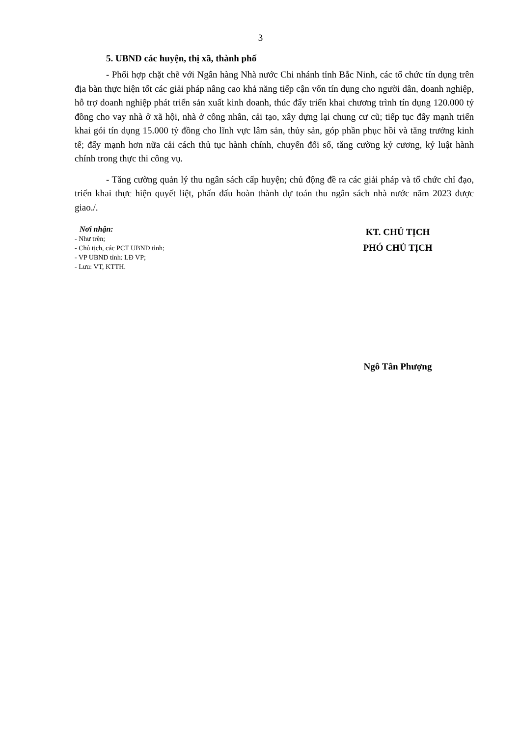3
5. UBND các huyện, thị xã, thành phố
- Phối hợp chặt chẽ với Ngân hàng Nhà nước Chi nhánh tỉnh Bắc Ninh, các tổ chức tín dụng trên địa bàn thực hiện tốt các giải pháp nâng cao khả năng tiếp cận vốn tín dụng cho người dân, doanh nghiệp, hỗ trợ doanh nghiệp phát triển sản xuất kinh doanh, thúc đẩy triển khai chương trình tín dụng 120.000 tỷ đồng cho vay nhà ở xã hội, nhà ở công nhân, cải tạo, xây dựng lại chung cư cũ; tiếp tục đẩy mạnh triển khai gói tín dụng 15.000 tỷ đồng cho lĩnh vực lâm sản, thủy sản, góp phần phục hồi và tăng trưởng kinh tế; đẩy mạnh hơn nữa cải cách thủ tục hành chính, chuyển đổi số, tăng cường kỷ cương, kỷ luật hành chính trong thực thi công vụ.
- Tăng cường quản lý thu ngân sách cấp huyện; chủ động đề ra các giải pháp và tổ chức chỉ đạo, triển khai thực hiện quyết liệt, phấn đấu hoàn thành dự toán thu ngân sách nhà nước năm 2023 được giao./.
Nơi nhận:
- Như trên;
- Chủ tịch, các PCT UBND tỉnh;
- VP UBND tỉnh: LĐ VP;
- Lưu: VT, KTTH.
KT. CHỦ TỊCH
PHÓ CHỦ TỊCH
Ngô Tân Phượng